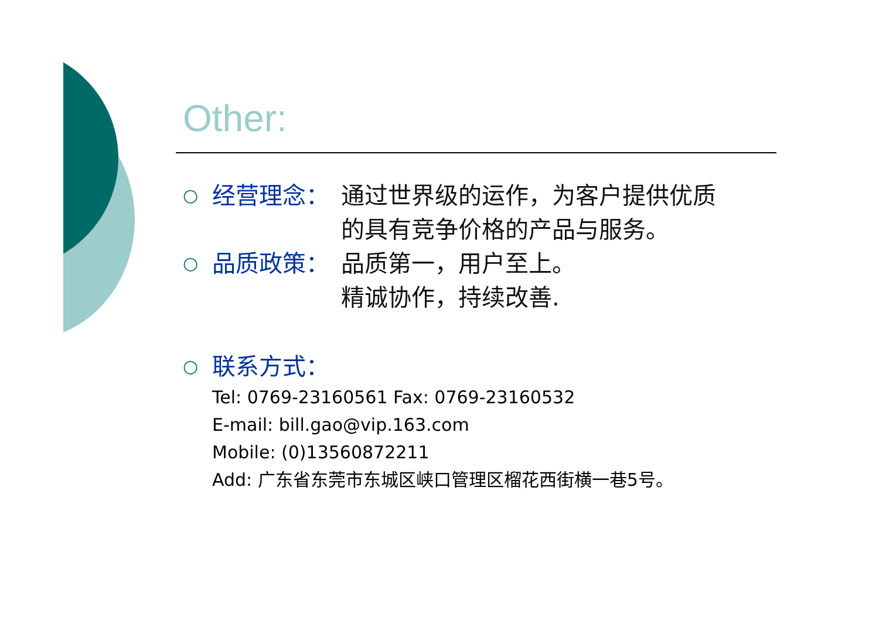Other:
○ 经营理念： 通过世界级的运作，为客户提供优质
的具有竞争价格的产品与服务。
○ 品质政策： 品质第一，用户至上。
精诚协作，持续改善.
○ 联系方式：
Tel: 0769-23160561 Fax: 0769-23160532
E-mail: bill.gao@vip.163.com
Mobile: (0)13560872211
Add: 广东省东莞市东城区峡口管理区榴花西街横一巷5号。